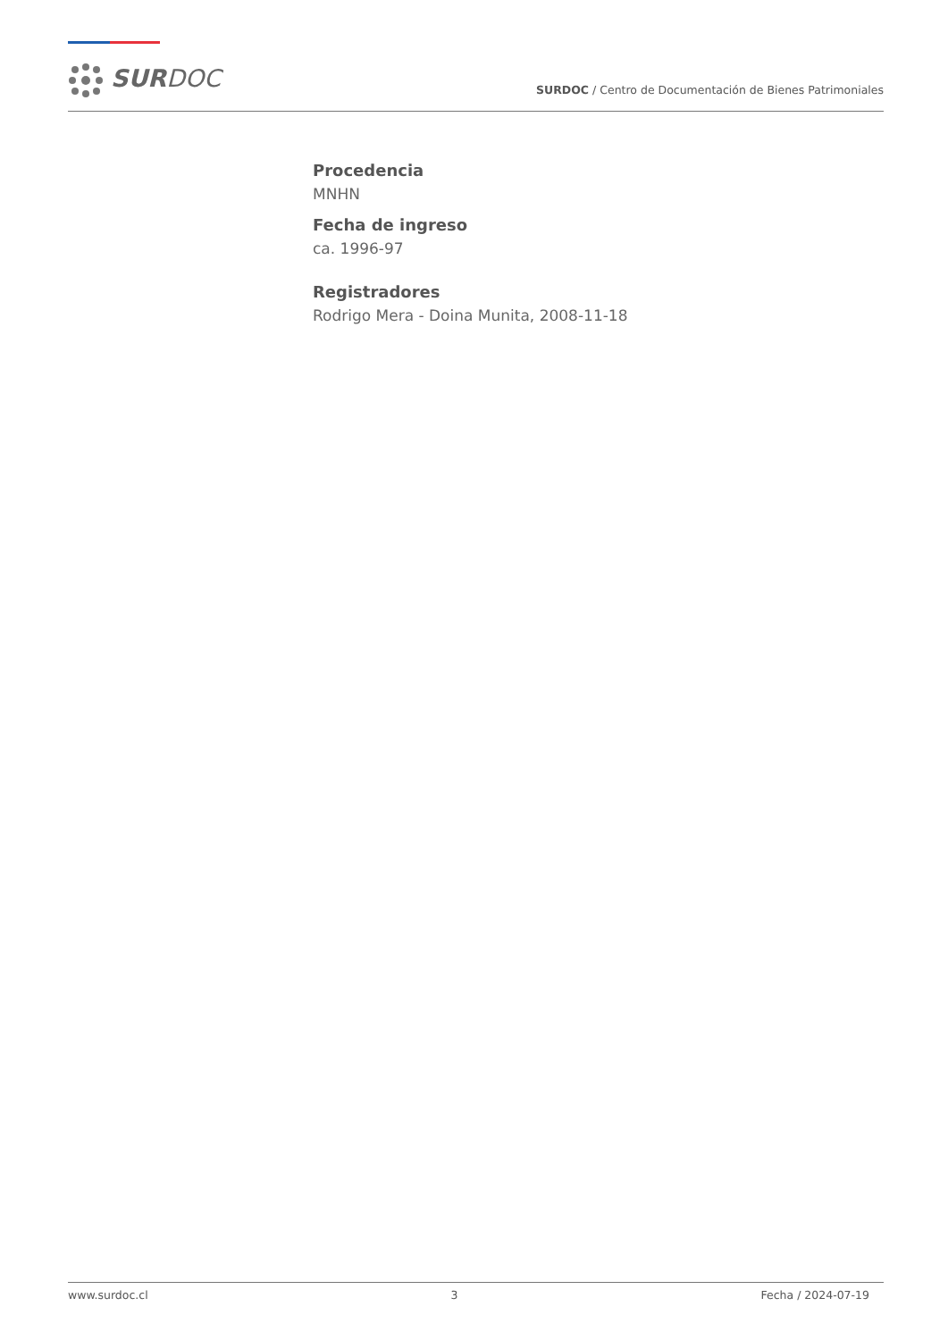SURDOC
SURDOC / Centro de Documentación de Bienes Patrimoniales
Procedencia
MNHN
Fecha de ingreso
ca. 1996-97
Registradores
Rodrigo Mera - Doina Munita, 2008-11-18
www.surdoc.cl 3 Fecha / 2024-07-19